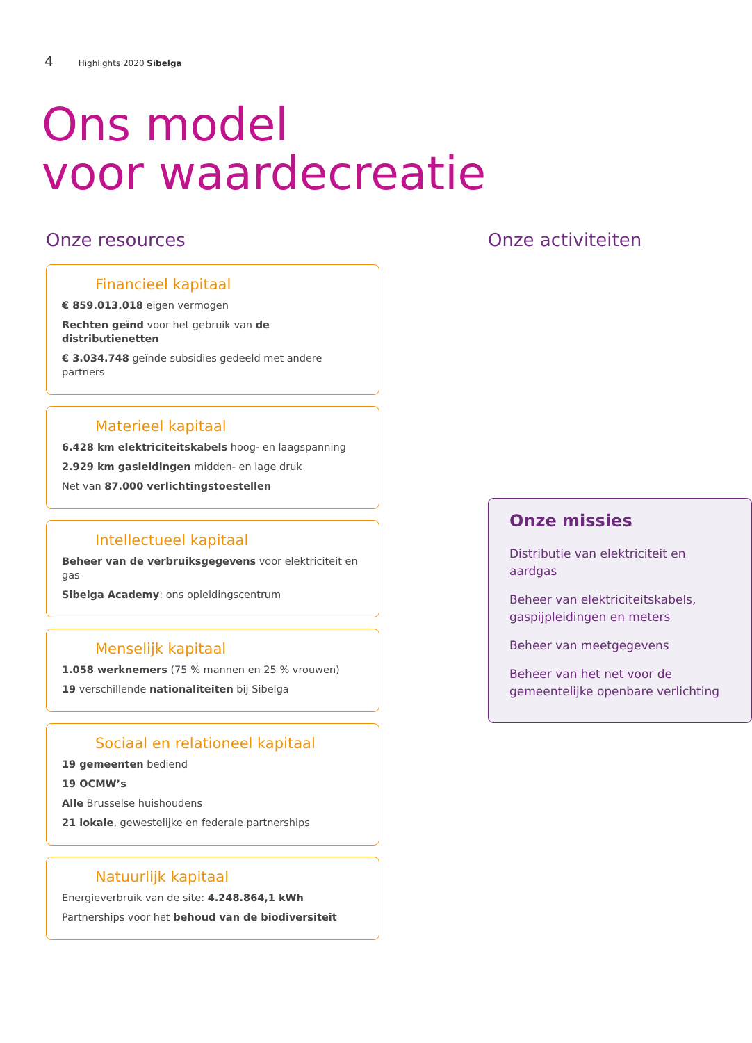4 Highlights 2020 Sibelga
Ons model
voor waardecreatie
Onze resources
Financieel kapitaal
€ 859.013.018 eigen vermogen
Rechten geïnd voor het gebruik van de distributienetten
€ 3.034.748 geïnde subsidies gedeeld met andere partners
Materieel kapitaal
6.428 km elektriciteitskabels hoog- en laagspanning
2.929 km gasleidingen midden- en lage druk
Net van 87.000 verlichtingstoestellen
Intellectueel kapitaal
Beheer van de verbruiksgegevens voor elektriciteit en gas
Sibelga Academy: ons opleidingscentrum
Menselijk kapitaal
1.058 werknemers (75 % mannen en 25 % vrouwen)
19 verschillende nationaliteiten bij Sibelga
Sociaal en relationeel kapitaal
19 gemeenten bediend
19 OCMW’s
Alle Brusselse huishoudens
21 lokale, gewestelijke en federale partnerships
Natuurlijk kapitaal
Energieverbruik van de site: 4.248.864,1 kWh
Partnerships voor het behoud van de biodiversiteit
Onze activiteiten
Onze missies
Distributie van elektriciteit en aardgas
Beheer van elektriciteitskabels, gaspijpleidingen en meters
Beheer van meetgegevens
Beheer van het net voor de gemeentelijke openbare verlichting